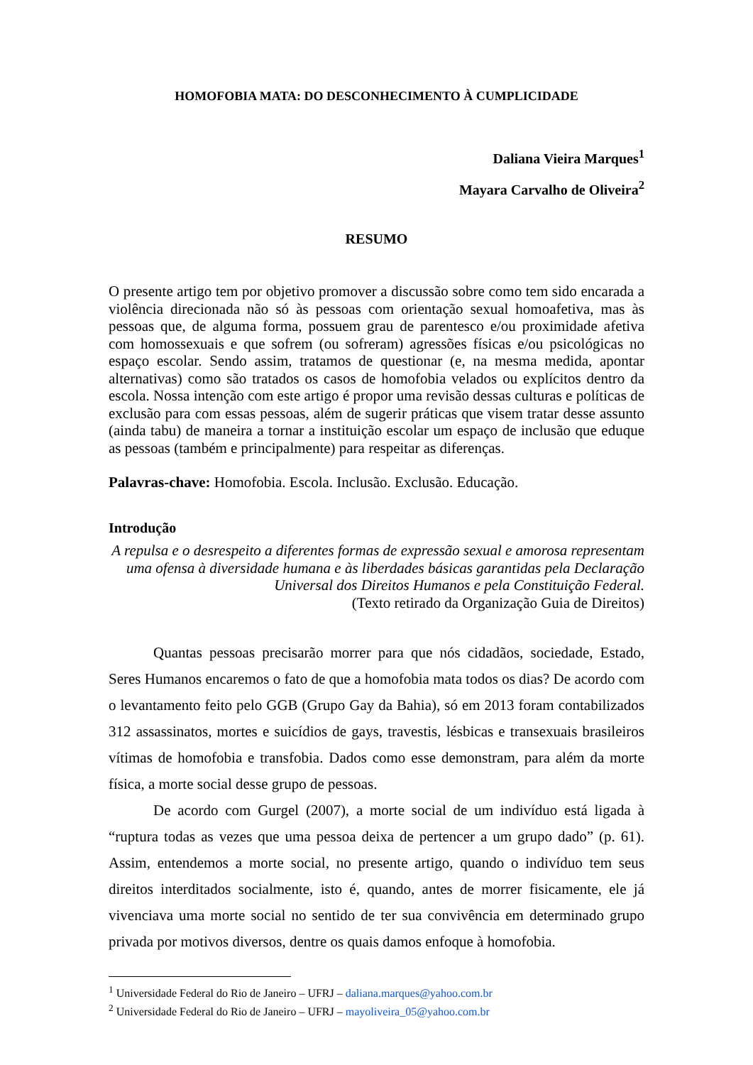HOMOFOBIA MATA: DO DESCONHECIMENTO À CUMPLICIDADE
Daliana Vieira Marques<sup>1</sup>
Mayara Carvalho de Oliveira<sup>2</sup>
RESUMO
O presente artigo tem por objetivo promover a discussão sobre como tem sido encarada a violência direcionada não só às pessoas com orientação sexual homoafetiva, mas às pessoas que, de alguma forma, possuem grau de parentesco e/ou proximidade afetiva com homossexuais e que sofrem (ou sofreram) agressões físicas e/ou psicológicas no espaço escolar. Sendo assim, tratamos de questionar (e, na mesma medida, apontar alternativas) como são tratados os casos de homofobia velados ou explícitos dentro da escola. Nossa intenção com este artigo é propor uma revisão dessas culturas e políticas de exclusão para com essas pessoas, além de sugerir práticas que visem tratar desse assunto (ainda tabu) de maneira a tornar a instituição escolar um espaço de inclusão que eduque as pessoas (também e principalmente) para respeitar as diferenças.
Palavras-chave: Homofobia. Escola. Inclusão. Exclusão. Educação.
Introdução
A repulsa e o desrespeito a diferentes formas de expressão sexual e amorosa representam uma ofensa à diversidade humana e às liberdades básicas garantidas pela Declaração Universal dos Direitos Humanos e pela Constituição Federal.
(Texto retirado da Organização Guia de Direitos)
Quantas pessoas precisarão morrer para que nós cidadãos, sociedade, Estado, Seres Humanos encaremos o fato de que a homofobia mata todos os dias? De acordo com o levantamento feito pelo GGB (Grupo Gay da Bahia), só em 2013 foram contabilizados 312 assassinatos, mortes e suicídios de gays, travestis, lésbicas e transexuais brasileiros vítimas de homofobia e transfobia. Dados como esse demonstram, para além da morte física, a morte social desse grupo de pessoas.
De acordo com Gurgel (2007), a morte social de um indivíduo está ligada à “ruptura todas as vezes que uma pessoa deixa de pertencer a um grupo dado” (p. 61). Assim, entendemos a morte social, no presente artigo, quando o indivíduo tem seus direitos interditados socialmente, isto é, quando, antes de morrer fisicamente, ele já vivenciava uma morte social no sentido de ter sua convivência em determinado grupo privada por motivos diversos, dentre os quais damos enfoque à homofobia.
<sup>1</sup> Universidade Federal do Rio de Janeiro – UFRJ – daliana.marques@yahoo.com.br
<sup>2</sup> Universidade Federal do Rio de Janeiro – UFRJ – mayoliveira_05@yahoo.com.br